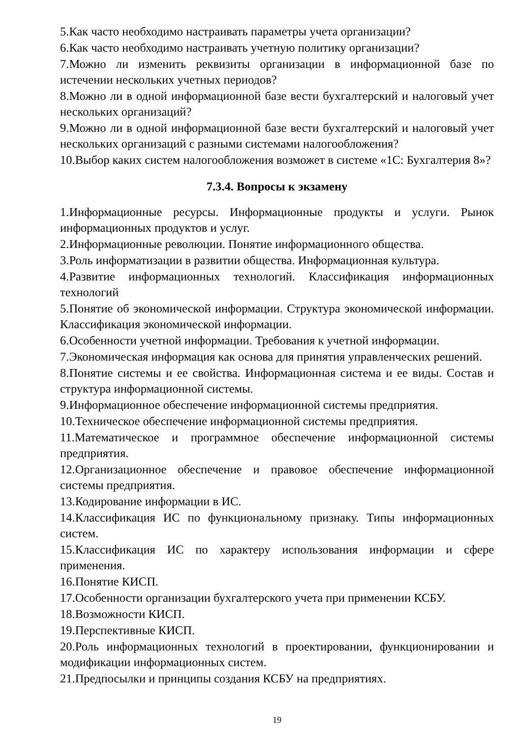5.Как часто необходимо настраивать параметры учета организации?
6.Как часто необходимо настраивать учетную политику организации?
7.Можно ли изменить реквизиты организации в информационной базе по истечении нескольких учетных периодов?
8.Можно ли в одной информационной базе вести бухгалтерский и налоговый учет нескольких организаций?
9.Можно ли в одной информационной базе вести бухгалтерский и налоговый учет нескольких организаций с разными системами налогообложения?
10.Выбор каких систем налогообложения возможет в системе «1С: Бухгалтерия 8»?
7.3.4. Вопросы к экзамену
1.Информационные ресурсы. Информационные продукты и услуги. Рынок информационных продуктов и услуг.
2.Информационные революции. Понятие информационного общества.
3.Роль информатизации в развитии общества. Информационная культура.
4.Развитие информационных технологий. Классификация информационных технологий
5.Понятие об экономической информации. Структура экономической информации. Классификация экономической информации.
6.Особенности учетной информации. Требования к учетной информации.
7.Экономическая информация как основа для принятия управленческих решений.
8.Понятие системы и ее свойства. Информационная система и ее виды. Состав и структура информационной системы.
9.Информационное обеспечение информационной системы предприятия.
10.Техническое обеспечение информационной системы предприятия.
11.Математическое и программное обеспечение информационной системы предприятия.
12.Организационное обеспечение и правовое обеспечение информационной системы предприятия.
13.Кодирование информации в ИС.
14.Классификация ИС по функциональному признаку. Типы информационных систем.
15.Классификация ИС по характеру использования информации и сфере применения.
16.Понятие КИСП.
17.Особенности организации бухгалтерского учета при применении КСБУ.
18.Возможности КИСП.
19.Перспективные КИСП.
20.Роль информационных технологий в проектировании, функционировании и модификации информационных систем.
21.Предпосылки и принципы создания КСБУ на предприятиях.
19